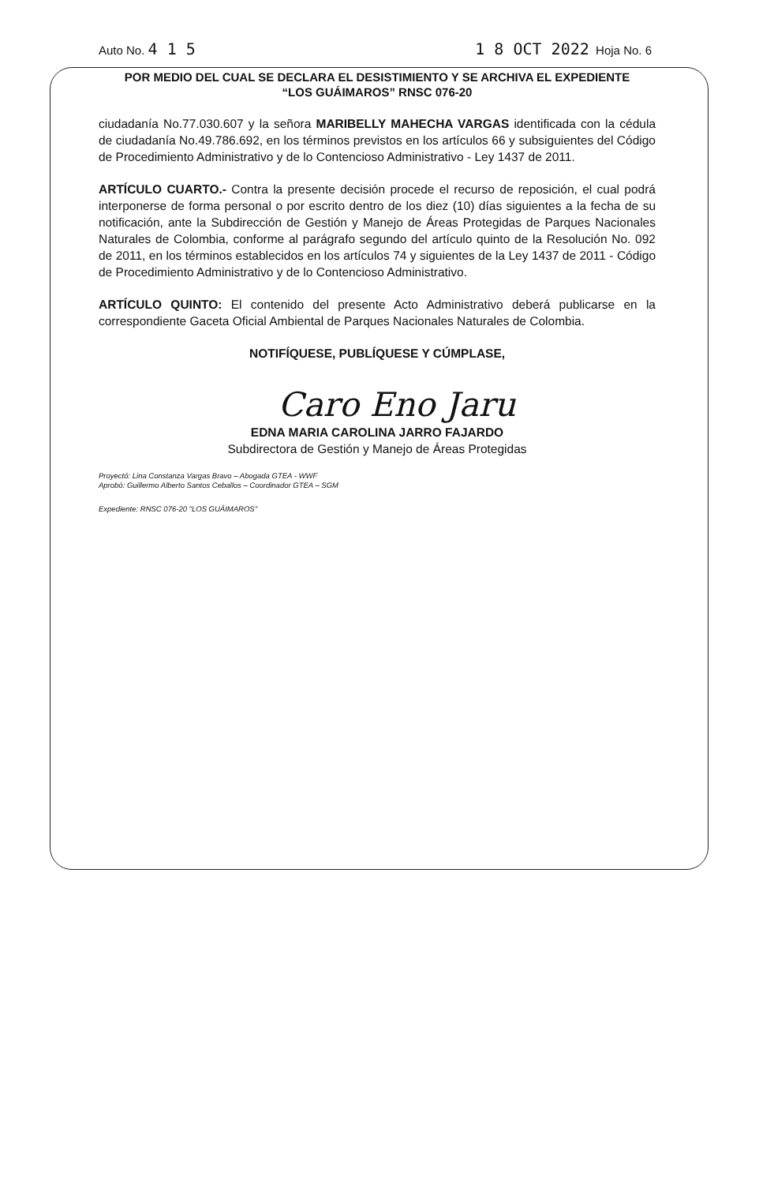Auto No. 4 1 5 1 8 OCT 2022 Hoja No. 6
POR MEDIO DEL CUAL SE DECLARA EL DESISTIMIENTO Y SE ARCHIVA EL EXPEDIENTE
“LOS GUÁIMAROS” RNSC 076-20
ciudadanía No.77.030.607 y la señora MARIBELLY MAHECHA VARGAS identificada con la cédula de ciudadanía No.49.786.692, en los términos previstos en los artículos 66 y subsiguientes del Código de Procedimiento Administrativo y de lo Contencioso Administrativo - Ley 1437 de 2011.
ARTÍCULO CUARTO.- Contra la presente decisión procede el recurso de reposición, el cual podrá interponerse de forma personal o por escrito dentro de los diez (10) días siguientes a la fecha de su notificación, ante la Subdirección de Gestión y Manejo de Áreas Protegidas de Parques Nacionales Naturales de Colombia, conforme al parágrafo segundo del artículo quinto de la Resolución No. 092 de 2011, en los términos establecidos en los artículos 74 y siguientes de la Ley 1437 de 2011 - Código de Procedimiento Administrativo y de lo Contencioso Administrativo.
ARTÍCULO QUINTO: El contenido del presente Acto Administrativo deberá publicarse en la correspondiente Gaceta Oficial Ambiental de Parques Nacionales Naturales de Colombia.
NOTIFÍQUESE, PUBLÍQUESE Y CÚMPLASE,
Caro Eno Jaru
EDNA MARIA CAROLINA JARRO FAJARDO
Subdirectora de Gestión y Manejo de Áreas Protegidas
Proyectó: Lina Constanza Vargas Bravo – Abogada GTEA - WWF
Aprobó: Guillermo Alberto Santos Ceballos – Coordinador GTEA – SGM
Expediente: RNSC 076-20 "LOS GUÁIMAROS"